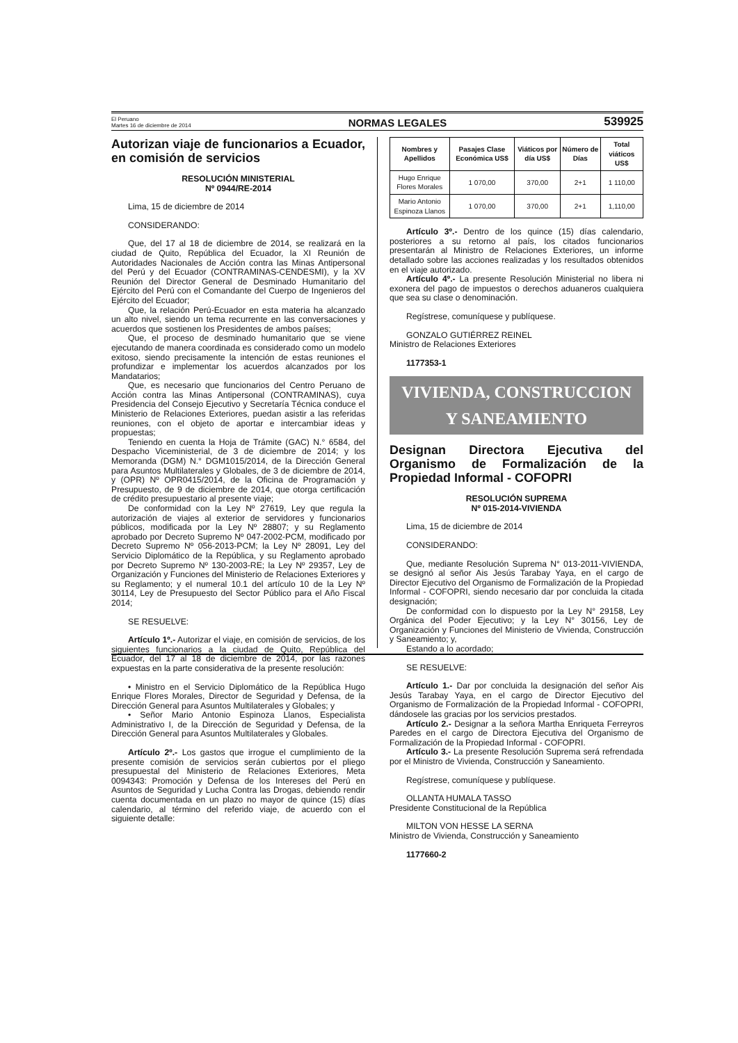El Peruano
Martes 16 de diciembre de 2014
NORMAS LEGALES
539925
Autorizan viaje de funcionarios a Ecuador, en comisión de servicios
RESOLUCIÓN MINISTERIAL
Nº 0944/RE-2014
Lima, 15 de diciembre de 2014
CONSIDERANDO:
Que, del 17 al 18 de diciembre de 2014, se realizará en la ciudad de Quito, República del Ecuador, la XI Reunión de Autoridades Nacionales de Acción contra las Minas Antipersonal del Perú y del Ecuador (CONTRAMINAS-CENDESMI), y la XV Reunión del Director General de Desminado Humanitario del Ejército del Perú con el Comandante del Cuerpo de Ingenieros del Ejército del Ecuador;
Que, la relación Perú-Ecuador en esta materia ha alcanzado un alto nivel, siendo un tema recurrente en las conversaciones y acuerdos que sostienen los Presidentes de ambos países;
Que, el proceso de desminado humanitario que se viene ejecutando de manera coordinada es considerado como un modelo exitoso, siendo precisamente la intención de estas reuniones el profundizar e implementar los acuerdos alcanzados por los Mandatarios;
Que, es necesario que funcionarios del Centro Peruano de Acción contra las Minas Antipersonal (CONTRAMINAS), cuya Presidencia del Consejo Ejecutivo y Secretaría Técnica conduce el Ministerio de Relaciones Exteriores, puedan asistir a las referidas reuniones, con el objeto de aportar e intercambiar ideas y propuestas;
Teniendo en cuenta la Hoja de Trámite (GAC) N.° 6584, del Despacho Viceministerial, de 3 de diciembre de 2014; y los Memoranda (DGM) N.° DGM1015/2014, de la Dirección General para Asuntos Multilaterales y Globales, de 3 de diciembre de 2014, y (OPR) Nº OPR0415/2014, de la Oficina de Programación y Presupuesto, de 9 de diciembre de 2014, que otorga certificación de crédito presupuestario al presente viaje;
De conformidad con la Ley Nº 27619, Ley que regula la autorización de viajes al exterior de servidores y funcionarios públicos, modificada por la Ley Nº 28807; y su Reglamento aprobado por Decreto Supremo Nº 047-2002-PCM, modificado por Decreto Supremo Nº 056-2013-PCM; la Ley Nº 28091, Ley del Servicio Diplomático de la República, y su Reglamento aprobado por Decreto Supremo Nº 130-2003-RE; la Ley Nº 29357, Ley de Organización y Funciones del Ministerio de Relaciones Exteriores y su Reglamento; y el numeral 10.1 del artículo 10 de la Ley Nº 30114, Ley de Presupuesto del Sector Público para el Año Fiscal 2014;
SE RESUELVE:
Artículo 1º.- Autorizar el viaje, en comisión de servicios, de los siguientes funcionarios a la ciudad de Quito, República del Ecuador, del 17 al 18 de diciembre de 2014, por las razones expuestas en la parte considerativa de la presente resolución:
• Ministro en el Servicio Diplomático de la República Hugo Enrique Flores Morales, Director de Seguridad y Defensa, de la Dirección General para Asuntos Multilaterales y Globales; y
• Señor Mario Antonio Espinoza Llanos, Especialista Administrativo I, de la Dirección de Seguridad y Defensa, de la Dirección General para Asuntos Multilaterales y Globales.
Artículo 2º.- Los gastos que irrogue el cumplimiento de la presente comisión de servicios serán cubiertos por el pliego presupuestal del Ministerio de Relaciones Exteriores, Meta 0094343: Promoción y Defensa de los Intereses del Perú en Asuntos de Seguridad y Lucha Contra las Drogas, debiendo rendir cuenta documentada en un plazo no mayor de quince (15) días calendario, al término del referido viaje, de acuerdo con el siguiente detalle:
| Nombres y Apellidos | Pasajes Clase Económica US$ | Viáticos por día US$ | Número de Días | Total viáticos US$ |
| --- | --- | --- | --- | --- |
| Hugo Enrique Flores Morales | 1 070,00 | 370,00 | 2+1 | 1 110,00 |
| Mario Antonio Espinoza Llanos | 1 070,00 | 370,00 | 2+1 | 1,110,00 |
Artículo 3º.- Dentro de los quince (15) días calendario, posteriores a su retorno al país, los citados funcionarios presentarán al Ministro de Relaciones Exteriores, un informe detallado sobre las acciones realizadas y los resultados obtenidos en el viaje autorizado.
Artículo 4º.- La presente Resolución Ministerial no libera ni exonera del pago de impuestos o derechos aduaneros cualquiera que sea su clase o denominación.
Regístrese, comuníquese y publíquese.
GONZALO GUTIÉRREZ REINEL
Ministro de Relaciones Exteriores
1177353-1
VIVIENDA, CONSTRUCCION
Y SANEAMIENTO
Designan Directora Ejecutiva del Organismo de Formalización de la Propiedad Informal - COFOPRI
RESOLUCIÓN SUPREMA
Nº 015-2014-VIVIENDA
Lima, 15 de diciembre de 2014
CONSIDERANDO:
Que, mediante Resolución Suprema N° 013-2011-VIVIENDA, se designó al señor Ais Jesús Tarabay Yaya, en el cargo de Director Ejecutivo del Organismo de Formalización de la Propiedad Informal - COFOPRI, siendo necesario dar por concluida la citada designación;
De conformidad con lo dispuesto por la Ley N° 29158, Ley Orgánica del Poder Ejecutivo; y la Ley N° 30156, Ley de Organización y Funciones del Ministerio de Vivienda, Construcción y Saneamiento; y,
Estando a lo acordado;
SE RESUELVE:
Artículo 1.- Dar por concluida la designación del señor Ais Jesús Tarabay Yaya, en el cargo de Director Ejecutivo del Organismo de Formalización de la Propiedad Informal - COFOPRI, dándosele las gracias por los servicios prestados.
Artículo 2.- Designar a la señora Martha Enriqueta Ferreyros Paredes en el cargo de Directora Ejecutiva del Organismo de Formalización de la Propiedad Informal - COFOPRI.
Artículo 3.- La presente Resolución Suprema será refrendada por el Ministro de Vivienda, Construcción y Saneamiento.
Regístrese, comuníquese y publíquese.
OLLANTA HUMALA TASSO
Presidente Constitucional de la República
MILTON VON HESSE LA SERNA
Ministro de Vivienda, Construcción y Saneamiento
1177660-2